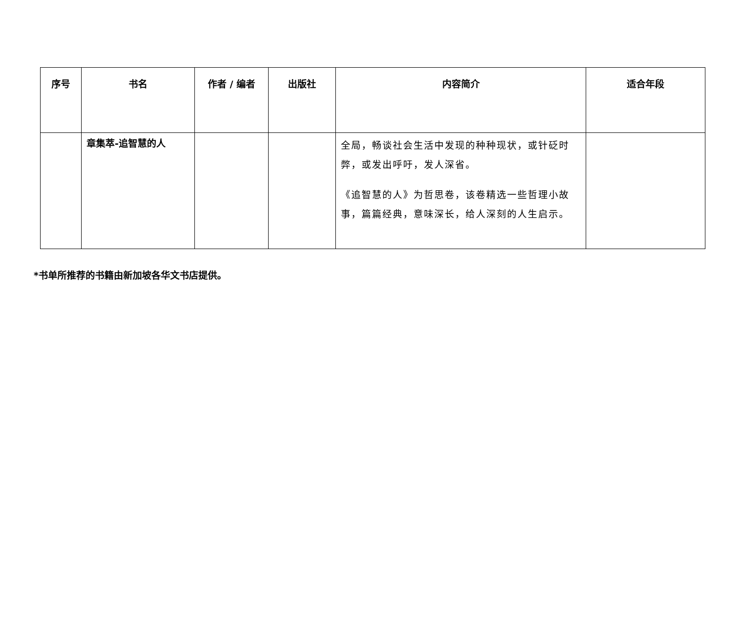| 序号 | 书名 | 作者 / 编者 | 出版社 | 内容简介 | 适合年段 |
| --- | --- | --- | --- | --- | --- |
| | 章集萃-追智慧的人 | | | 全局，畅谈社会生活中发现的种种现状，或针砭时弊，或发出呼吁，发人深省。 《追智慧的人》为哲思卷，该卷精选一些哲理小故事，篇篇经典，意味深长，给人深刻的人生启示。 | |
*书单所推荐的书籍由新加坡各华文书店提供。